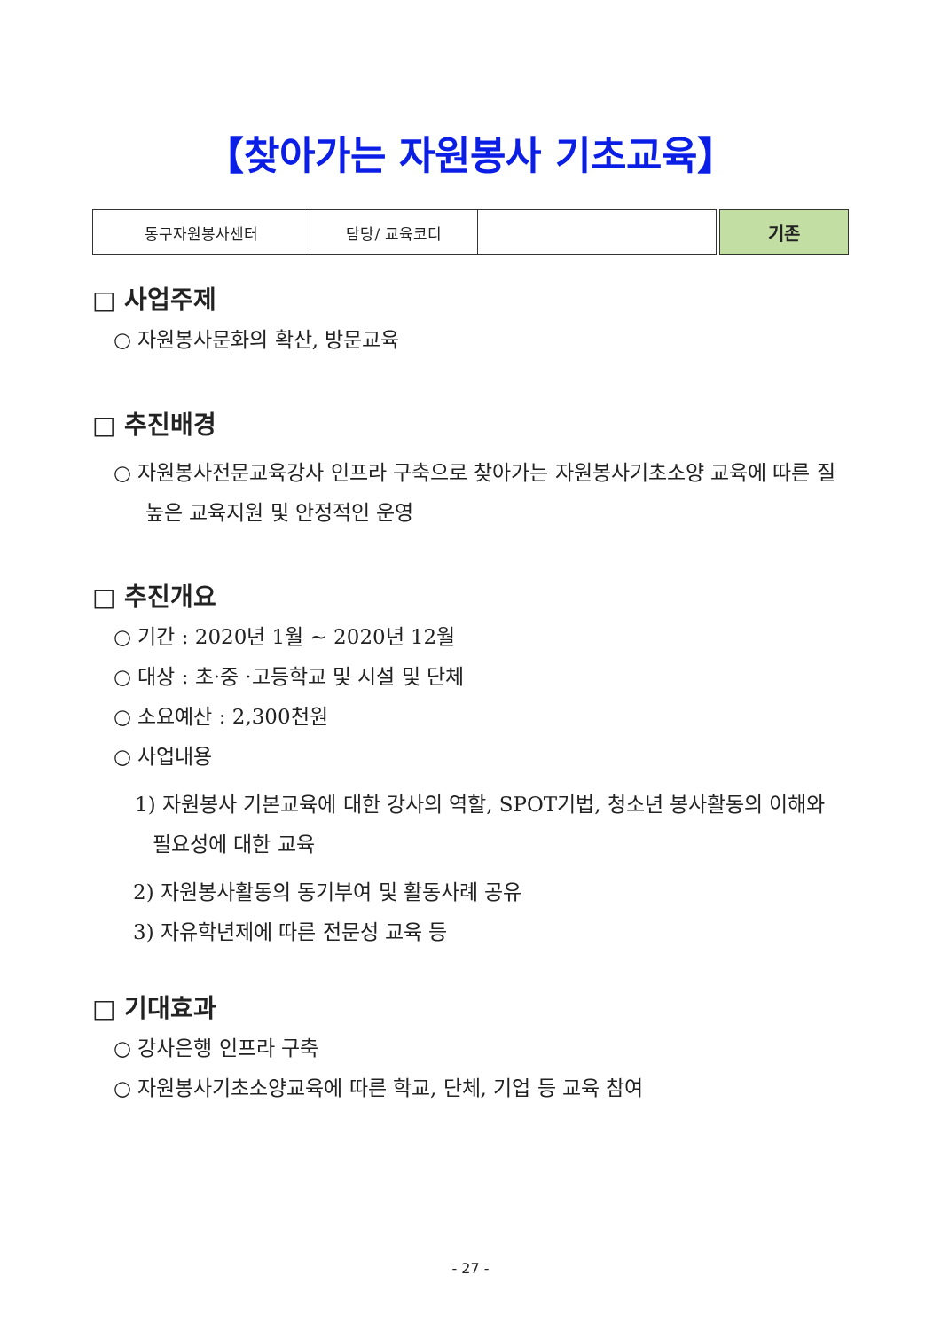【찾아가는 자원봉사 기초교육】
| 동구자원봉사센터 | 담당/ 교육코디 | |
기존
□ 사업주제
○ 자원봉사문화의 확산, 방문교육
□ 추진배경
○ 자원봉사전문교육강사 인프라 구축으로 찾아가는 자원봉사기초소양 교육에 따른 질 높은 교육지원 및 안정적인 운영
□ 추진개요
○ 기간 : 2020년 1월 ~ 2020년 12월
○ 대상 : 초·중 ·고등학교 및 시설 및 단체
○ 소요예산 : 2,300천원
○ 사업내용
1) 자원봉사 기본교육에 대한 강사의 역할, SPOT기법, 청소년 봉사활동의 이해와 필요성에 대한 교육
2) 자원봉사활동의 동기부여 및 활동사례 공유
3) 자유학년제에 따른 전문성 교육 등
□ 기대효과
○ 강사은행 인프라 구축
○ 자원봉사기초소양교육에 따른 학교, 단체, 기업 등 교육 참여
- 27 -